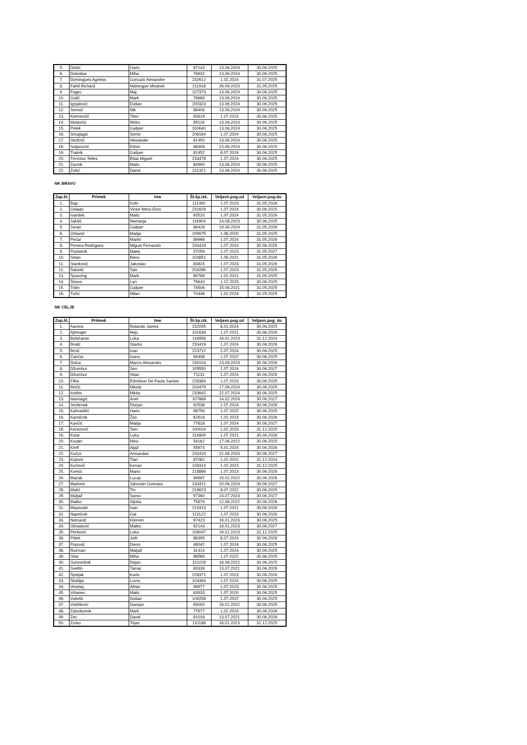| 5. | Dedić | Haris | 67143 | 13.06.2024 | 30.06.2025 |
| 6. | Dobnikar | Miha | 76632 | 13.06.2024 | 30.06.2025 |
| 7. | Domingues Agrelos | Goncalo Alexandre | 232612 | 1.02.2024 | 31.07.2025 |
| 8. | Fahd Richard | Ndzengue Moubeti | 211918 | 26.09.2023 | 31.05.2025 |
| 9. | Fogec | Maj | 107373 | 13.06.2024 | 30.06.2025 |
| 10. | Gulič | Mark | 76689 | 13.06.2024 | 30.06.2025 |
| 11. | Ignjatović | Dušan | 200323 | 13.06.2024 | 30.06.2025 |
| 12. | Jermol | Nik | 88406 | 13.06.2024 | 30.06.2025 |
| 13. | Klemenčič | Tilen | 65619 | 1.07.2024 | 30.06.2025 |
| 14. | Mutavčić | Mirko | 85116 | 13.06.2024 | 30.06.2025 |
| 15. | Petek | Gašper | 100640 | 13.06.2024 | 30.06.2025 |
| 16. | Smajlagić | Semir | 208164 | 1.07.2024 | 30.06.2025 |
| 17. | Stožinič | Alexander | 81450 | 13.06.2024 | 30.06.2025 |
| 18. | Suljanović | Edvin | 88308 | 13.06.2024 | 30.06.2025 |
| 19. | Tratnik | Gašper | 81452 | 8.07.2024 | 30.06.2025 |
| 20. | Trevizan Telles | Elias Miguel | 233478 | 1.07.2024 | 30.06.2025 |
| 21. | Zavnik | Matic | 84990 | 13.06.2024 | 30.06.2025 |
| 22. | Zukić | Damir | 101321 | 13.06.2024 | 30.06.2025 |
NK BRAVO
| Zap.št. | Primek | Ime | Št.šp.izk. | Veljavn.pog.od | Veljavn.pog.do |
| --- | --- | --- | --- | --- | --- |
| 1. | Bajc | Kobi | 111492 | 1.07.2023 | 31.05.2026 |
| 2. | Gidado | Victor Ntino-Emo | 231629 | 1.07.2024 | 30.06.2025 |
| 3. | Ivanšek | Matic | 93520 | 1.07.2024 | 31.05.2026 |
| 4. | Jakšić | Nemanja | 116904 | 14.08.2023 | 30.06.2025 |
| 5. | Jovan | Gašper | 88428 | 19.06.2024 | 31.05.2026 |
| 6. | Orbanić | Matija | 209575 | 1.08.2020 | 31.05.2025 |
| 7. | Pečar | Martin | 89966 | 1.07.2024 | 31.05.2026 |
| 8. | Pereira Rodrigues | Miguel Fernando | 233418 | 1.07.2024 | 30.06.2025 |
| 9. | Poplatnik | Matej | 57059 | 1.07.2023 | 31.05.2027 |
| 10. | Selan | Beno | 104851 | 1.09.2021 | 31.05.2026 |
| 11. | Stanković | Jakoslav | 83824 | 1.07.2023 | 31.05.2026 |
| 12. | Šabotić | Tais | 204286 | 1.07.2023 | 31.05.2026 |
| 13. | Španring | Mark | 85789 | 1.02.2021 | 31.05.2025 |
| 14. | Štravs | Lan | 79643 | 1.12.2023 | 30.06.2025 |
| 15. | Trdin | Gašper | 74506 | 15.06.2021 | 31.05.2025 |
| 16. | Tučić | Milan | 70446 | 1.02.2024 | 31.05.2025 |
NK CELJE
| Zap.št. | Priimek | Ime | Št.šp.izk. | Veljavn.pog.od | Veljavn.pog. do |
| --- | --- | --- | --- | --- | --- |
| 1. | Aarons | Rolando James | 232055 | 8.01.2024 | 30.06.2025 |
| 2. | Ajhmajer | Nejc | 101639 | 1.07.2021 | 30.06.2026 |
| 3. | Bobičanec | Luka | 116958 | 16.01.2023 | 31.12.2024 |
| 4. | Bralić | Slavko | 233419 | 1.07.2024 | 30.06.2026 |
| 5. | Brnić | Ivan | 223712 | 2.07.2024 | 30.06.2025 |
| 6. | Čančar | Ivano | 99498 | 1.07.2022 | 30.06.2025 |
| 7. | Dulca | Marco-Alexandru | 230104 | 13.09.2023 | 30.06.2026 |
| 8. | Džumhur | Sen | 105550 | 1.07.2024 | 30.06.2027 |
| 9. | Džumhur | Stian | 71131 | 1.07.2024 | 30.06.2026 |
| 10. | Filho | Edmilson De Paula Santos | 228384 | 1.07.2023 | 30.06.2025 |
| 11. | Ilinčić | Nikola | 203479 | 17.06.2024 | 30.06.2025 |
| 12. | Iosifov | Nikita | 233642 | 22.07.2024 | 30.06.2025 |
| 13. | Islamagić | Anel | 107868 | 14.02.2024 | 30.06.2027 |
| 14. | Jevšenak | Florjan | 92538 | 1.07.2024 | 30.06.2026 |
| 15. | Kahvedžić | Haris | 98756 | 1.07.2022 | 30.06.2025 |
| 16. | Karničnik | Žan | 62616 | 1.02.2023 | 30.06.2026 |
| 17. | Kavčič | Matija | 77818 | 1.07.2024 | 30.06.2027 |
| 18. | Kerezovič | Tom | 100024 | 1.02.2023 | 31.12.2025 |
| 19. | Kolar | Luka | 114809 | 1.07.2021 | 30.06.2026 |
| 20. | Kouter | Nino | 54162 | 17.06.2022 | 30.06.2025 |
| 21. | Krefl | Aljaž | 55974 | 5.01.2024 | 30.06.2026 |
| 22. | Kučys | Armandas | 233420 | 21.06.2024 | 30.06.2027 |
| 23. | Kujović | Tian | 87082 | 1.02.2022 | 31.12.2024 |
| 24. | Kurtović | Kenan | 109314 | 1.02.2023 | 31.12.2025 |
| 25. | Kvesić | Mario | 218896 | 1.07.2023 | 30.06.2026 |
| 26. | Mačak | Lucas | 99997 | 15.02.2022 | 30.06.2026 |
| 27. | Markelo | Jahnoah Guevara | 233421 | 20.06.2024 | 30.06.2027 |
| 28. | Matić | Tin | 216623 | 8.07.2022 | 30.06.2025 |
| 29. | Matjaž | Samo | 97360 | 24.07.2024 | 30.06.2027 |
| 30. | Matko | Aljoša | 75879 | 12.08.2022 | 30.06.2026 |
| 31. | Mayeuski | Ivan | 219313 | 1.07.2021 | 30.06.2026 |
| 32. | Napečnik | Gal | 113122 | 1.07.2023 | 30.06.2026 |
| 33. | Nemanič | Klemen | 67423 | 16.01.2023 | 30.06.2025 |
| 34. | Obradovič | Matko | 92143 | 16.01.2023 | 30.06.2027 |
| 35. | Perković | Luka | 108047 | 16.01.2023 | 31.12.2025 |
| 36. | Pišek | Jošt | 86395 | 8.07.2024 | 30.06.2028 |
| 37. | Popović | Denis | 48042 | 1.07.2024 | 30.06.2025 |
| 38. | Rozman | Matjaž | 31414 | 1.07.2024 | 30.06.2025 |
| 39. | Sitar | Miha | 98565 | 1.07.2022 | 30.06.2025 |
| 40. | Suhovršnik | Dejan | 110228 | 18.08.2022 | 30.06.2025 |
| 41. | Svetlin | Tamar | 83339 | 13.07.2021 | 30.06.2026 |
| 42. | Špeljak | Karlo | 228371 | 1.07.2023 | 30.06.2026 |
| 43. | Štubljar | Lovro | 104394 | 1.07.2024 | 30.06.2025 |
| 44. | Veselaj | Alban | 98977 | 1.07.2023 | 30.06.2025 |
| 45. | Vrbanec | Matic | 63933 | 1.07.2020 | 30.06.2025 |
| 46. | Vukelić | Dušan | 109208 | 1.07.2022 | 30.06.2025 |
| 47. | Vuklišević | Damjan | 65000 | 16.01.2022 | 30.06.2025 |
| 48. | Zabukovnik | Mark | 77677 | 1.02.2024 | 30.06.2026 |
| 49. | Zec | David | 81016 | 13.07.2021 | 30.06.2026 |
| 50. | Zorko | Tiijan | 110188 | 16.01.2023 | 31.12.2025 |